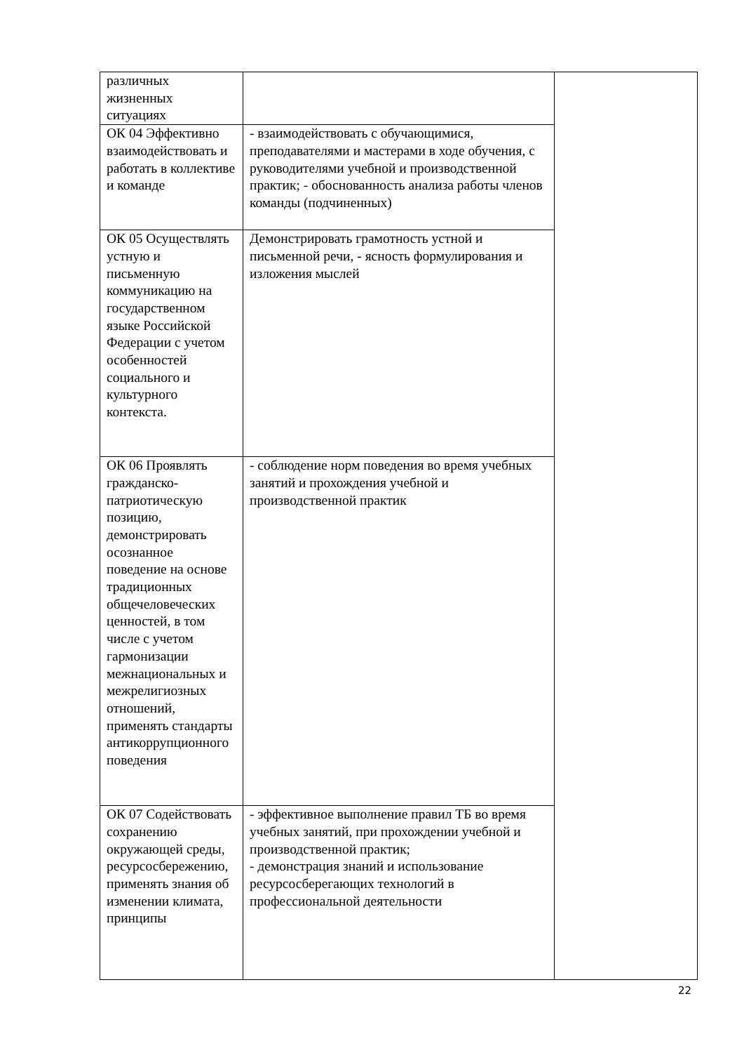| различных жизненных ситуациях | | |
| ОК 04 Эффективно взаимодействовать и работать в коллективе и команде | - взаимодействовать с обучающимися, преподавателями и мастерами в ходе обучения, с руководителями учебной и производственной практик; - обоснованность анализа работы членов команды (подчиненных) | |
| ОК 05 Осуществлять устную и письменную коммуникацию на государственном языке Российской Федерации с учетом особенностей социального и культурного контекста. | Демонстрировать грамотность устной и письменной речи, - ясность формулирования и изложения мыслей | |
| ОК 06 Проявлять гражданско-патриотическую позицию, демонстрировать осознанное поведение на основе традиционных общечеловеческих ценностей, в том числе с учетом гармонизации межнациональных и межрелигиозных отношений, применять стандарты антикоррупционного поведения | - соблюдение норм поведения во время учебных занятий и прохождения учебной и производственной практик | |
| ОК 07 Содействовать сохранению окружающей среды, ресурсосбережению, применять знания об изменении климата, принципы | - эффективное выполнение правил ТБ во время учебных занятий, при прохождении учебной и производственной практик; - демонстрация знаний и использование ресурсосберегающих технологий в профессиональной деятельности | |
22